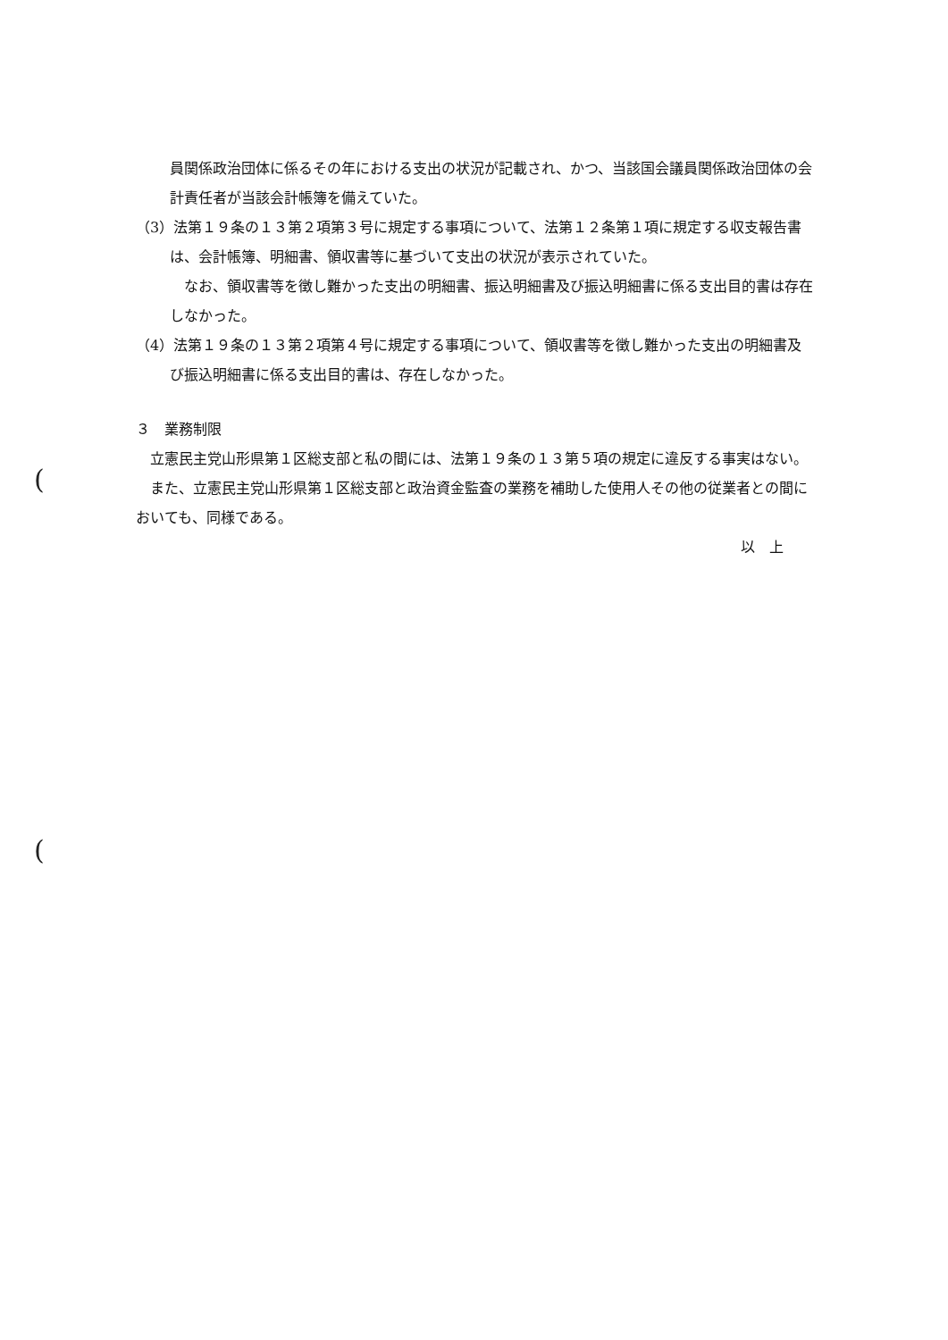(
(
員関係政治団体に係るその年における支出の状況が記載され、かつ、当該国会議員関係政治団体の会計責任者が当該会計帳簿を備えていた。
（3）法第１９条の１３第２項第３号に規定する事項について、法第１２条第１項に規定する収支報告書は、会計帳簿、明細書、領収書等に基づいて支出の状況が表示されていた。
なお、領収書等を徴し難かった支出の明細書、振込明細書及び振込明細書に係る支出目的書は存在しなかった。
（4）法第１９条の１３第２項第４号に規定する事項について、領収書等を徴し難かった支出の明細書及び振込明細書に係る支出目的書は、存在しなかった。
３　業務制限
立憲民主党山形県第１区総支部と私の間には、法第１９条の１３第５項の規定に違反する事実はない。
また、立憲民主党山形県第１区総支部と政治資金監査の業務を補助した使用人その他の従業者との間においても、同様である。
以　上